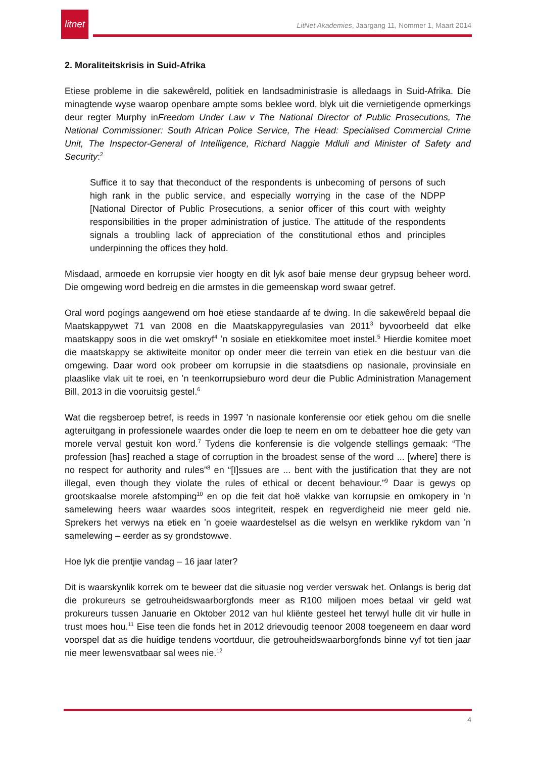litnet
LitNet Akademies, Jaargang 11, Nommer 1, Maart 2014
2. Moraliteitskrisis in Suid-Afrika
Etiese probleme in die sakewêreld, politiek en landsadministrasie is alledaags in Suid-Afrika. Die minagtende wyse waarop openbare ampte soms beklee word, blyk uit die vernietigende opmerkings deur regter Murphy inFreedom Under Law v The National Director of Public Prosecutions, The National Commissioner: South African Police Service, The Head: Specialised Commercial Crime Unit, The Inspector-General of Intelligence, Richard Naggie Mdluli and Minister of Safety and Security:<sup>2</sup>
Suffice it to say that theconduct of the respondents is unbecoming of persons of such high rank in the public service, and especially worrying in the case of the NDPP [National Director of Public Prosecutions, a senior officer of this court with weighty responsibilities in the proper administration of justice. The attitude of the respondents signals a troubling lack of appreciation of the constitutional ethos and principles underpinning the offices they hold.
Misdaad, armoede en korrupsie vier hoogty en dit lyk asof baie mense deur grypsug beheer word. Die omgewing word bedreig en die armstes in die gemeenskap word swaar getref.
Oral word pogings aangewend om hoë etiese standaarde af te dwing. In die sakewêreld bepaal die Maatskappywet 71 van 2008 en die Maatskappyregulasies van 2011<sup>3</sup> byvoorbeeld dat elke maatskappy soos in die wet omskryf<sup>4</sup> ʼn sosiale en etiekkomitee moet instel.<sup>5</sup> Hierdie komitee moet die maatskappy se aktiwiteite monitor op onder meer die terrein van etiek en die bestuur van die omgewing. Daar word ook probeer om korrupsie in die staatsdiens op nasionale, provinsiale en plaaslike vlak uit te roei, en ʼn teenkorrupsieburo word deur die Public Administration Management Bill, 2013 in die vooruitsig gestel.<sup>6</sup>
Wat die regsberoep betref, is reeds in 1997 ʼn nasionale konferensie oor etiek gehou om die snelle agteruitgang in professionele waardes onder die loep te neem en om te debatteer hoe die gety van morele verval gestuit kon word.<sup>7</sup> Tydens die konferensie is die volgende stellings gemaak: “The profession [has] reached a stage of corruption in the broadest sense of the word ... [where] there is no respect for authority and rules”<sup>8</sup> en “[I]ssues are ... bent with the justification that they are not illegal, even though they violate the rules of ethical or decent behaviour.”<sup>9</sup> Daar is gewys op grootskaalse morele afstomping<sup>10</sup> en op die feit dat hoë vlakke van korrupsie en omkopery in ʼn samelewing heers waar waardes soos integriteit, respek en regverdigheid nie meer geld nie. Sprekers het verwys na etiek en ʼn goeie waardestelsel as die welsyn en werklike rykdom van ʼn samelewing – eerder as sy grondstowwe.
Hoe lyk die prentjie vandag – 16 jaar later?
Dit is waarskynlik korrek om te beweer dat die situasie nog verder verswak het. Onlangs is berig dat die prokureurs se getrouheidswaarborgfonds meer as R100 miljoen moes betaal vir geld wat prokureurs tussen Januarie en Oktober 2012 van hul kliënte gesteel het terwyl hulle dit vir hulle in trust moes hou.<sup>11</sup> Eise teen die fonds het in 2012 drievoudig teenoor 2008 toegeneem en daar word voorspel dat as die huidige tendens voortduur, die getrouheidswaarborgfonds binne vyf tot tien jaar nie meer lewensvatbaar sal wees nie.<sup>12</sup>
4